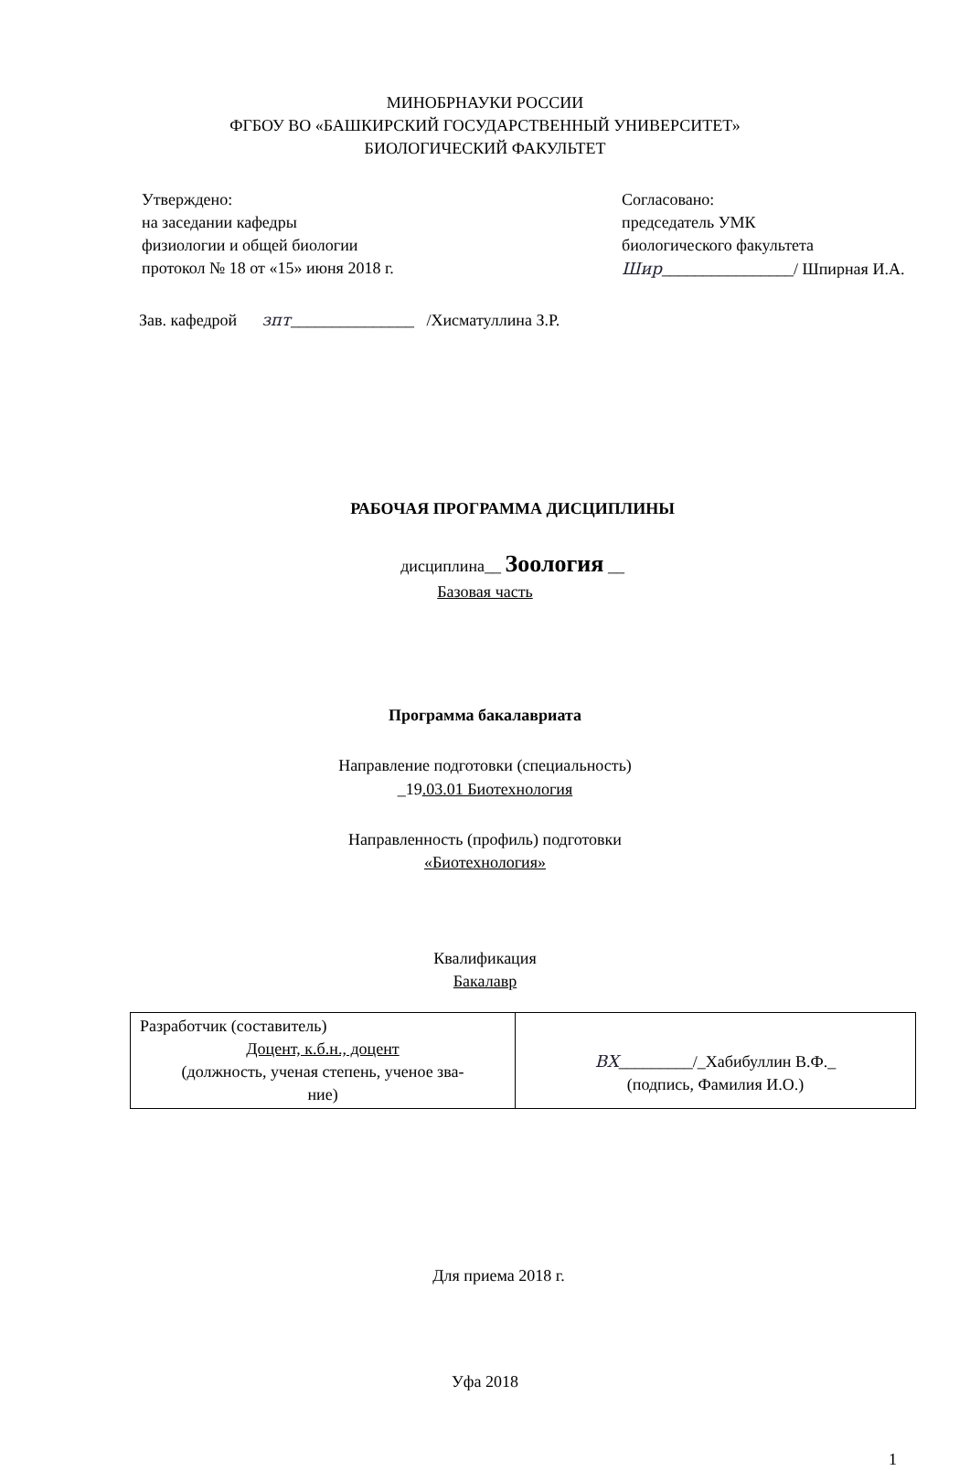МИНОБРНАУКИ РОССИИ
ФГБОУ ВО «БАШКИРСКИЙ ГОСУДАРСТВЕННЫЙ УНИВЕРСИТЕТ»
БИОЛОГИЧЕСКИЙ ФАКУЛЬТЕТ
Утверждено:
на заседании кафедры
физиологии и общей биологии
протокол № 18 от «15» июня 2018 г.
Согласовано:
председатель УМК
биологического факультета
Шир________________/ Шпирная И.А.
Зав. кафедрой зпт_______________ /Хисматуллина З.Р.
РАБОЧАЯ ПРОГРАММА ДИСЦИПЛИНЫ
дисциплина__ Зоология __
Базовая часть
Программа бакалавриата
Направление подготовки (специальность)
_19.03.01 Биотехнология
Направленность (профиль) подготовки
«Биотехнология»
Квалификация
Бакалавр
| Разработчик (составитель) Доцент, к.б.н., доцент (должность, ученая степень, ученое зва- ние) | ВХ _________/_Хабибуллин В.Ф._ (подпись, Фамилия И.О.) |
Для приема 2018 г.
Уфа 2018
1